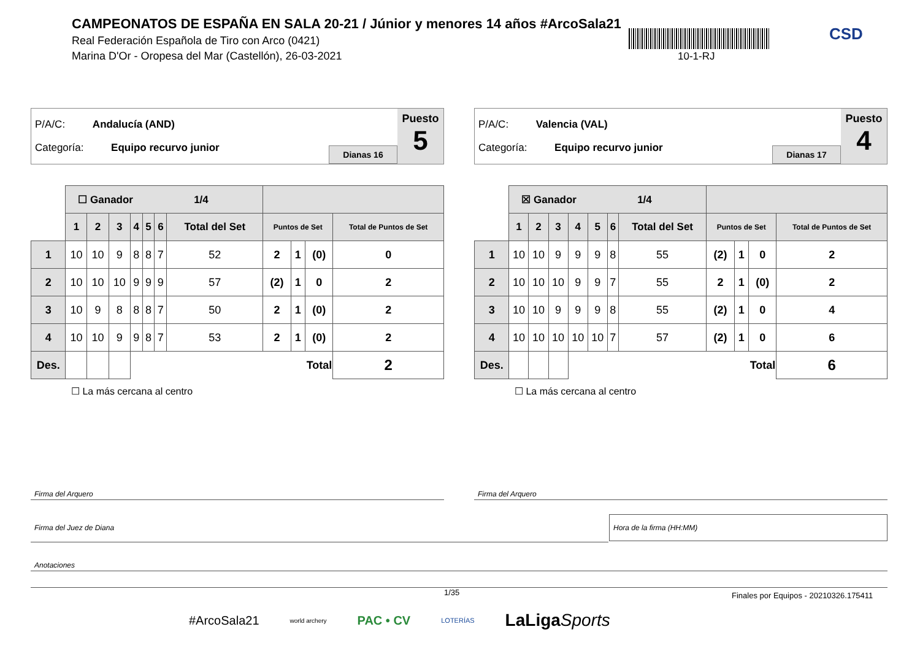CAMPEONATOS DE ESPAÑA EN SALA 20-21 / Júnior y menores 14 años #ArcoSala21
Real Federación Española de Tiro con Arco (0421)
Marina D'Or - Oropesa del Mar (Castellón), 26-03-2021
10-1-RJ
CSD
P/A/C: Andalucía (AND)
Categoría: Equipo recurvo junior
Dianas 16
Puesto
5
| | ☐ Ganador 1/4 | | | | | | | | | | |
| | 1 | 2 | 3 | 4 | 5 | 6 | Total del Set | Puntos de Set | | | Total de Puntos de Set |
| 1 | 10 | 10 | 9 | 8 | 8 | 7 | 52 | 2 | 1 | (0) | 0 |
| 2 | 10 | 10 | 10 | 9 | 9 | 9 | 57 | (2) | 1 | 0 | 2 |
| 3 | 10 | 9 | 8 | 8 | 8 | 7 | 50 | 2 | 1 | (0) | 2 |
| 4 | 10 | 10 | 9 | 9 | 8 | 7 | 53 | 2 | 1 | (0) | 2 |
| Des. | | | | Total | | | | | | | 2 |
☐ La más cercana al centro
P/A/C: Valencia (VAL)
Categoría: Equipo recurvo junior
Dianas 17
Puesto
4
| | ☒ Ganador 1/4 | | | | | | | | | | |
| | 1 | 2 | 3 | 4 | 5 | 6 | Total del Set | Puntos de Set | | | Total de Puntos de Set |
| 1 | 10 | 10 | 9 | 9 | 9 | 8 | 55 | (2) | 1 | 0 | 2 |
| 2 | 10 | 10 | 10 | 9 | 9 | 7 | 55 | 2 | 1 | (0) | 2 |
| 3 | 10 | 10 | 9 | 9 | 9 | 8 | 55 | (2) | 1 | 0 | 4 |
| 4 | 10 | 10 | 10 | 10 | 10 | 7 | 57 | (2) | 1 | 0 | 6 |
| Des. | | | | Total | | | | | | | 6 |
☐ La más cercana al centro
Firma del Arquero Firma del Arquero
Firma del Juez de Diana
Hora de la firma (HH:MM)
Anotaciones
1/35
Finales por Equipos - 20210326.175411
#ArcoSala21 world archery PAC • CV LOTERÍAS LaLigaSports